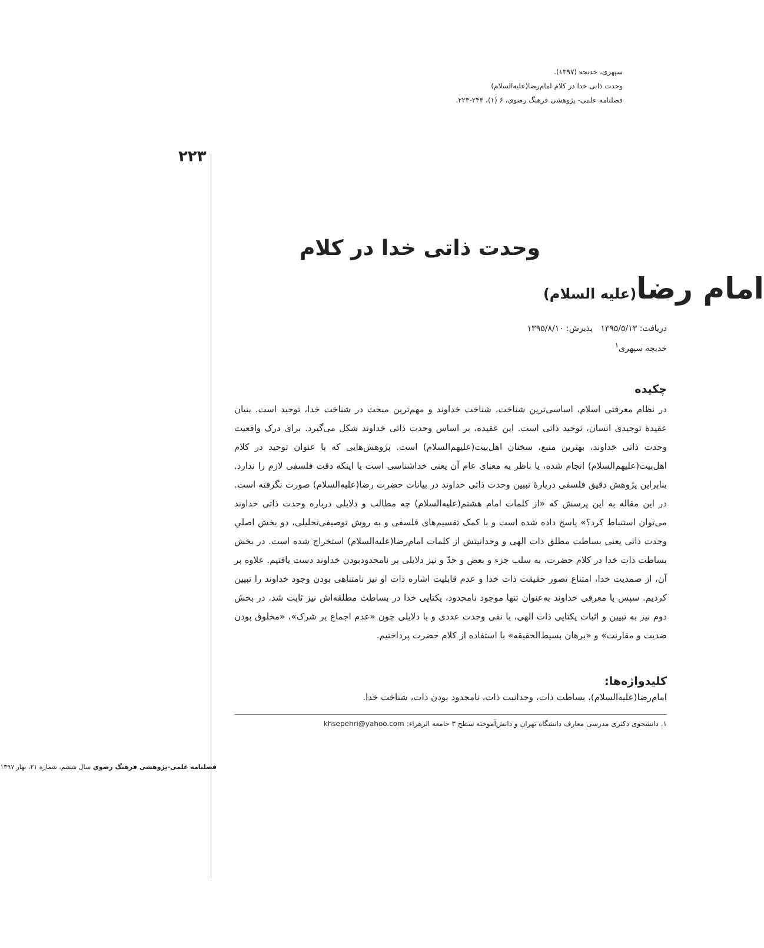۲۲۳
سپهری، خدیجه (۱۳۹۷).
وحدت ذاتی خدا در کلام امام‌رضا(علیه‌السلام)
فصلنامه علمی- پژوهشی فرهنگ رضوی، ۶ (۱)، ۲۴۴-۲۲۳.
وحدت ذاتی خدا در کلام
امام رضا(علیه السلام)
دریافت: ۱۳۹۵/۵/۱۳ پذیرش: ۱۳۹۵/۸/۱۰
خدیجه سپهری<sup>۱</sup>
چکیده
در نظام معرفتی اسلام، اساسی‌ترین شناخت، شناخت خداوند و مهم‌ترین مبحث در شناخت خدا، توحید است. بنیان عقیدهٔ توحیدی انسان، توحید ذاتی است. این عقیده، بر اساس وحدت ذاتی خداوند شکل می‌گیرد. برای درک واقعیت وحدت ذاتی خداوند، بهترین منبع، سخنان اهل‌بیت(علیهم‌السلام) است. پژوهش‌هایی که با عنوان توحید در کلام اهل‌بیت(علیهم‌السلام) انجام شده، یا ناظر به معنای عام آن یعنی خداشناسی است یا اینکه دقت فلسفی لازم را ندارد. بنابراین پژوهش دقیق فلسفی دربارهٔ تبیین وحدت ذاتی خداوند در بیانات حضرت رضا(علیه‌السلام) صورت نگرفته است. در این مقاله به این پرسش که «از کلمات امام هشتم(علیه‌السلام) چه مطالب و دلایلی درباره وحدت ذاتی خداوند می‌توان استنباط کرد؟» پاسخ داده شده است و با کمک تقسیم‌های فلسفی و به روش توصیفی‌تحلیلی، دو بخش اصلیِ وحدت ذاتی یعنی بساطت مطلق ذات الهی و وحدانیتش از کلمات امام‌رضا(علیه‌السلام) استخراج شده است. در بخش بساطت ذات خدا در کلام حضرت، به سلب جزء و بعض و حدّ و نیز دلایلی بر نامحدودبودن خداوند دست یافتیم. علاوه بر آن، از صمدیت خدا، امتناع تصور حقیقت ذات خدا و عدم قابلیت اشاره ذات او نیز نامتناهی بودن وجود خداوند را تبیین کردیم. سپس با معرفی خداوند به‌عنوان تنها موجود نامحدود، یکتایی خدا در بساطت مطلقه‌اش نیز ثابت شد. در بخش دوم نیز به تبیین و اثبات یکتایی ذات الهی، با نفی وحدت عددی و با دلایلی چون «عدم اجماع بر شرک»، «مخلوق بودن ضدیت و مقارنت» و «برهان بسیط‌الحقیقه» با استفاده از کلام حضرت پرداختیم.
کلیدواژه‌ها:
امام‌رضا(علیه‌السلام)، بساطت ذات، وحدانیت ذات، نامحدود بودن ذات، شناخت خدا.
۱. دانشجوی دکتری مدرسی معارف دانشگاه تهران و دانش‌آموخته سطح ۳ جامعه الزهراء: khsepehri@yahoo.com
فصلنامه علمی-پژوهشی فرهنگ رضوی سال ششم، شماره ۲۱، بهار ۱۳۹۷